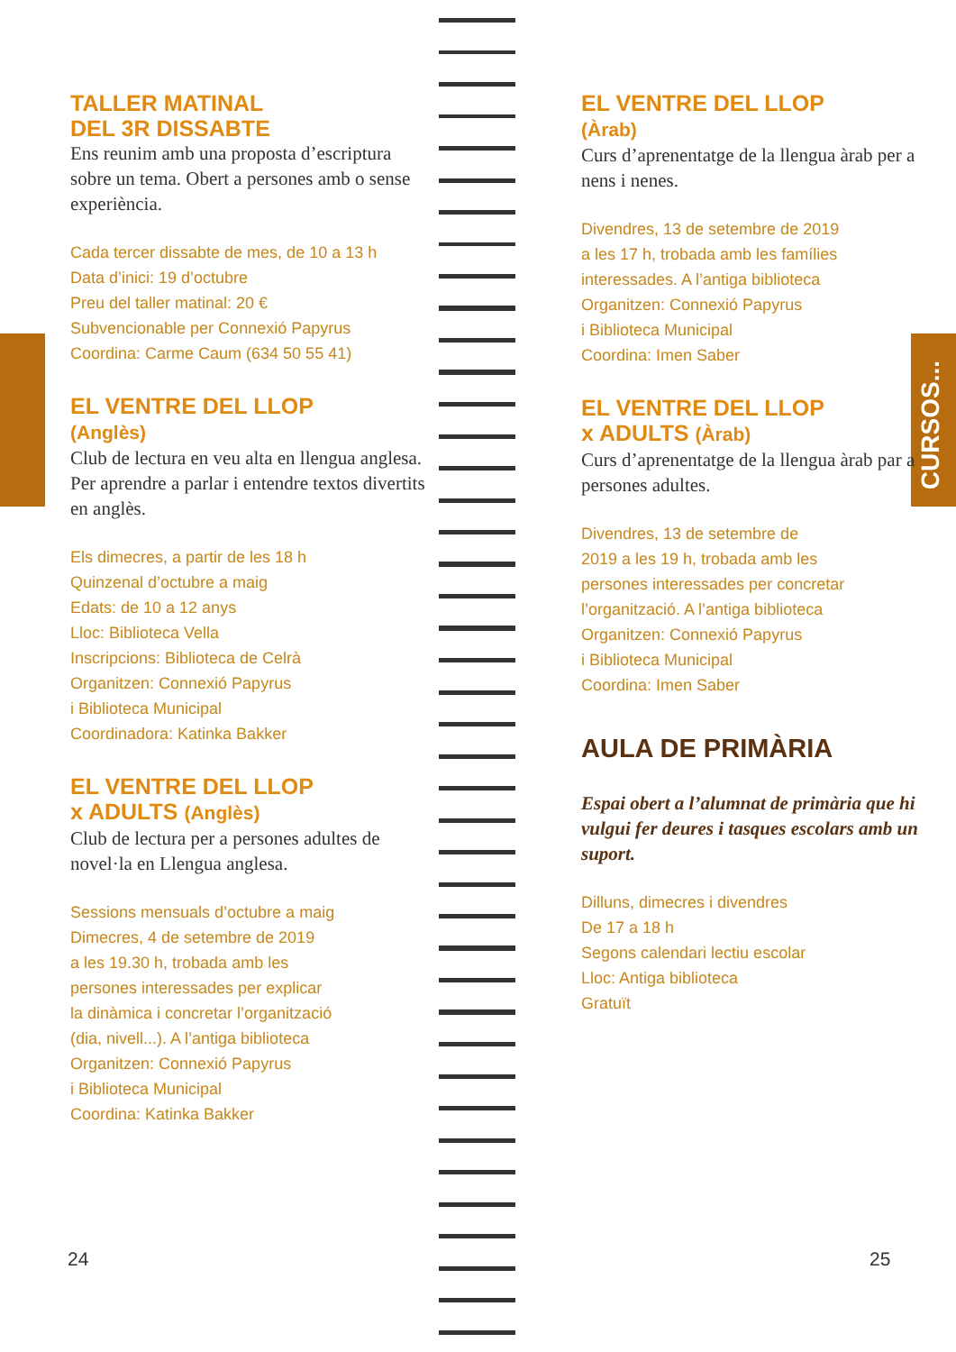TALLER MATINAL
DEL 3R DISSABTE
Ens reunim amb una proposta d’escriptura sobre un tema. Obert a persones amb o sense experiència.
Cada tercer dissabte de mes, de 10 a 13 h
Data d’inici: 19 d’octubre
Preu del taller matinal: 20 €
Subvencionable per Connexió Papyrus
Coordina: Carme Caum (634 50 55 41)
EL VENTRE DEL LLOP
(Anglès)
Club de lectura en veu alta en llengua anglesa. Per aprendre a parlar i entendre textos divertits en anglès.
Els dimecres, a partir de les 18 h
Quinzenal d’octubre a maig
Edats: de 10 a 12 anys
Lloc: Biblioteca Vella
Inscripcions: Biblioteca de Celrà
Organitzen: Connexió Papyrus
i Biblioteca Municipal
Coordinadora: Katinka Bakker
EL VENTRE DEL LLOP
x ADULTS (Anglès)
Club de lectura per a persones adultes de novel·la en Llengua anglesa.
Sessions mensuals d’octubre a maig
Dimecres, 4 de setembre de 2019
a les 19.30 h, trobada amb les
persones interessades per explicar
la dinàmica i concretar l’organització
(dia, nivell...). A l’antiga biblioteca
Organitzen: Connexió Papyrus
i Biblioteca Municipal
Coordina: Katinka Bakker
EL VENTRE DEL LLOP
(Àrab)
Curs d’aprenentatge de la llengua àrab per a nens i nenes.
Divendres, 13 de setembre de 2019
a les 17 h, trobada amb les famílies
interessades. A l’antiga biblioteca
Organitzen: Connexió Papyrus
i Biblioteca Municipal
Coordina: Imen Saber
EL VENTRE DEL LLOP
x ADULTS (Àrab)
Curs d’aprenentatge de la llengua àrab par a persones adultes.
Divendres, 13 de setembre de
2019 a les 19 h, trobada amb les
persones interessades per concretar
l’organització. A l’antiga biblioteca
Organitzen: Connexió Papyrus
i Biblioteca Municipal
Coordina: Imen Saber
AULA DE PRIMÀRIA
Espai obert a l’alumnat de primària que hi vulgui fer deures i tasques escolars amb un suport.
Dilluns, dimecres i divendres
De 17 a 18 h
Segons calendari lectiu escolar
Lloc: Antiga biblioteca
Gratuït
CURSOS...
24 25